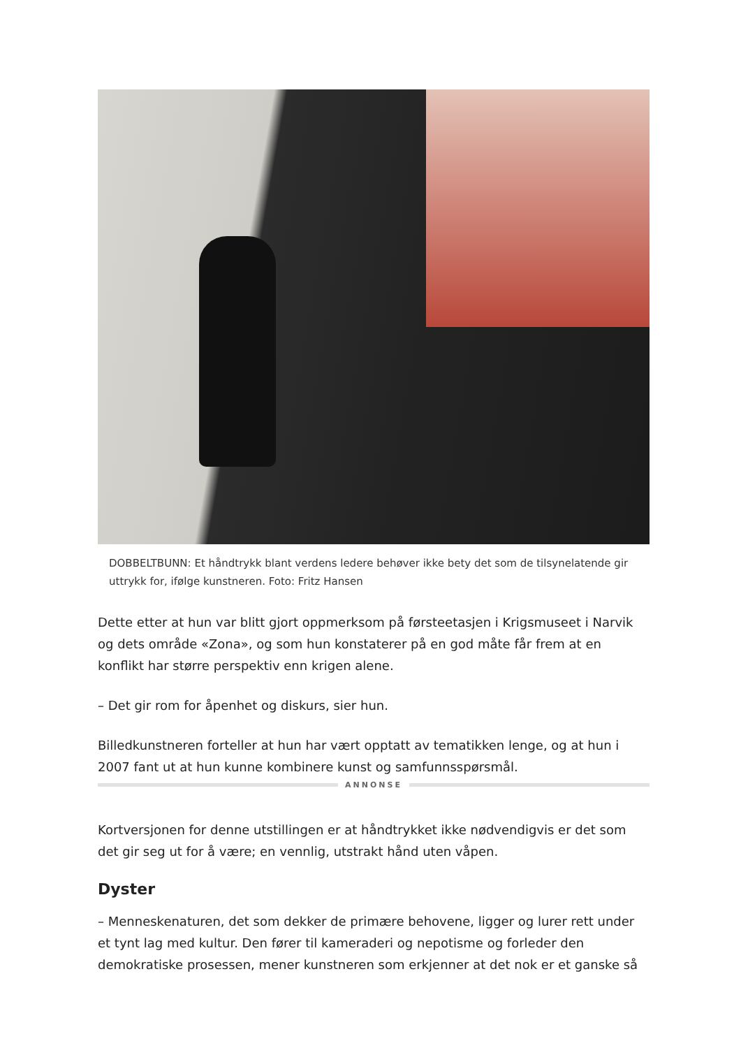DOBBELTBUNN: Et håndtrykk blant verdens ledere behøver ikke bety det som de tilsynelatende gir uttrykk for, ifølge kunstneren. Foto: Fritz Hansen
Dette etter at hun var blitt gjort oppmerksom på førsteetasjen i Krigsmuseet i Narvik og dets område «Zona», og som hun konstaterer på en god måte får frem at en konflikt har større perspektiv enn krigen alene.
– Det gir rom for åpenhet og diskurs, sier hun.
Billedkunstneren forteller at hun har vært opptatt av tematikken lenge, og at hun i 2007 fant ut at hun kunne kombinere kunst og samfunnsspørsmål.
ANNONSE
Kortversjonen for denne utstillingen er at håndtrykket ikke nødvendigvis er det som det gir seg ut for å være; en vennlig, utstrakt hånd uten våpen.
Dyster
– Menneskenaturen, det som dekker de primære behovene, ligger og lurer rett under et tynt lag med kultur. Den fører til kameraderi og nepotisme og forleder den demokratiske prosessen, mener kunstneren som erkjenner at det nok er et ganske så